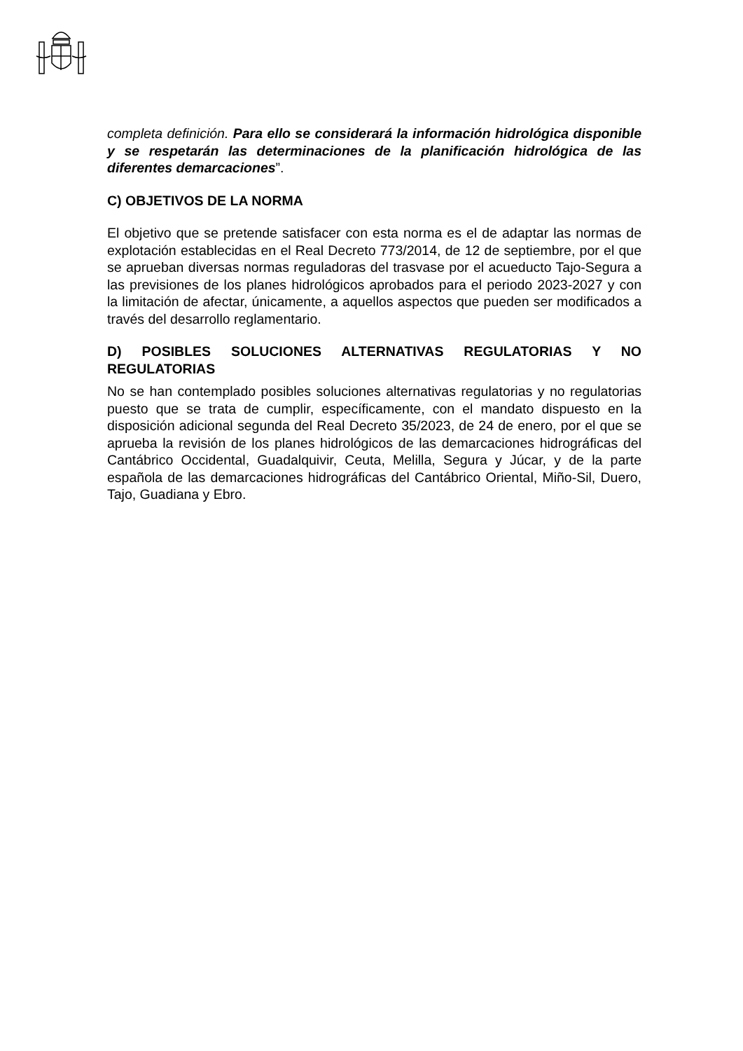completa definición. Para ello se considerará la información hidrológica disponible y se respetarán las determinaciones de la planificación hidrológica de las diferentes demarcaciones”.
C) OBJETIVOS DE LA NORMA
El objetivo que se pretende satisfacer con esta norma es el de adaptar las normas de explotación establecidas en el Real Decreto 773/2014, de 12 de septiembre, por el que se aprueban diversas normas reguladoras del trasvase por el acueducto Tajo-Segura a las previsiones de los planes hidrológicos aprobados para el periodo 2023-2027 y con la limitación de afectar, únicamente, a aquellos aspectos que pueden ser modificados a través del desarrollo reglamentario.
D) POSIBLES SOLUCIONES ALTERNATIVAS REGULATORIAS Y NO REGULATORIAS
No se han contemplado posibles soluciones alternativas regulatorias y no regulatorias puesto que se trata de cumplir, específicamente, con el mandato dispuesto en la disposición adicional segunda del Real Decreto 35/2023, de 24 de enero, por el que se aprueba la revisión de los planes hidrológicos de las demarcaciones hidrográficas del Cantábrico Occidental, Guadalquivir, Ceuta, Melilla, Segura y Júcar, y de la parte española de las demarcaciones hidrográficas del Cantábrico Oriental, Miño-Sil, Duero, Tajo, Guadiana y Ebro.